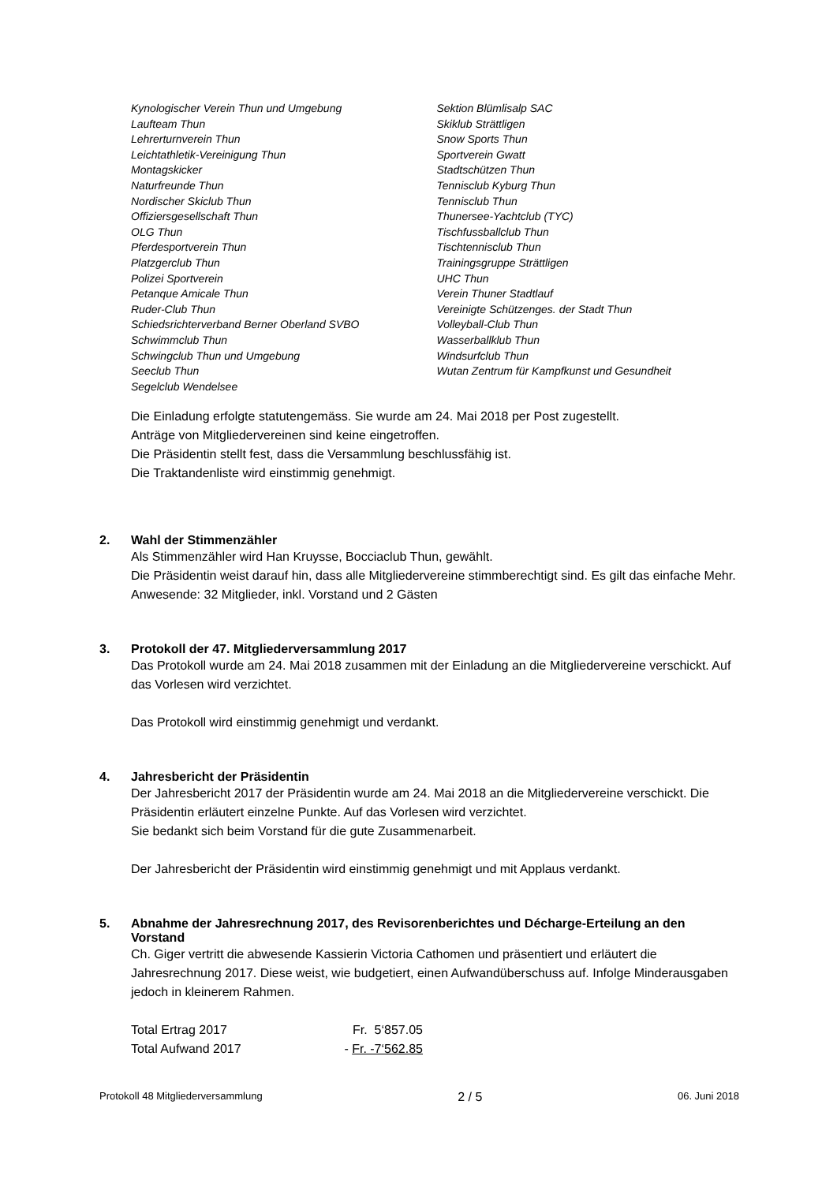Kynologischer Verein Thun und Umgebung
Laufteam Thun
Lehrerturnverein Thun
Leichtathletik-Vereinigung Thun
Montagskicker
Naturfreunde Thun
Nordischer Skiclub Thun
Offiziersgesellschaft Thun
OLG Thun
Pferdesportverein Thun
Platzgerclub Thun
Polizei Sportverein
Petanque Amicale Thun
Ruder-Club Thun
Schiedsrichterverband Berner Oberland SVBO
Schwimmclub Thun
Schwingclub Thun und Umgebung
Seeclub Thun
Segelclub Wendelsee
Sektion Blümlisalp SAC
Skiklub Strättligen
Snow Sports Thun
Sportverein Gwatt
Stadtschützen Thun
Tennisclub Kyburg Thun
Tennisclub Thun
Thunersee-Yachtclub (TYC)
Tischfussballclub Thun
Tischtennisclub Thun
Trainingsgruppe Strättligen
UHC Thun
Verein Thuner Stadtlauf
Vereinigte Schützenges. der Stadt Thun
Volleyball-Club Thun
Wasserballklub Thun
Windsurfclub Thun
Wutan Zentrum für Kampfkunst und Gesundheit
Die Einladung erfolgte statutengemäss. Sie wurde am 24. Mai 2018 per Post zugestellt.
Anträge von Mitgliedervereinen sind keine eingetroffen.
Die Präsidentin stellt fest, dass die Versammlung beschlussfähig ist.
Die Traktandenliste wird einstimmig genehmigt.
2. Wahl der Stimmenzähler
Als Stimmenzähler wird Han Kruysse, Bocciaclub Thun, gewählt.
Die Präsidentin weist darauf hin, dass alle Mitgliedervereine stimmberechtigt sind. Es gilt das einfache Mehr.
Anwesende: 32 Mitglieder, inkl. Vorstand und 2 Gästen
3. Protokoll der 47. Mitgliederversammlung 2017
Das Protokoll wurde am 24. Mai 2018 zusammen mit der Einladung an die Mitgliedervereine verschickt. Auf das Vorlesen wird verzichtet.
Das Protokoll wird einstimmig genehmigt und verdankt.
4. Jahresbericht der Präsidentin
Der Jahresbericht 2017 der Präsidentin wurde am 24. Mai 2018 an die Mitgliedervereine verschickt. Die Präsidentin erläutert einzelne Punkte. Auf das Vorlesen wird verzichtet.
Sie bedankt sich beim Vorstand für die gute Zusammenarbeit.
Der Jahresbericht der Präsidentin wird einstimmig genehmigt und mit Applaus verdankt.
5. Abnahme der Jahresrechnung 2017, des Revisorenberichtes und Décharge-Erteilung an den Vorstand
Ch. Giger vertritt die abwesende Kassierin Victoria Cathomen und präsentiert und erläutert die Jahresrechnung 2017. Diese weist, wie budgetiert, einen Aufwandüberschuss auf. Infolge Minderausgaben jedoch in kleinerem Rahmen.
| Total Ertrag 2017 | Fr. 5‘857.05 |
| Total Aufwand 2017 | - Fr. -7‘562.85 |
Protokoll 48 Mitgliederversammlung 2 / 5 06. Juni 2018